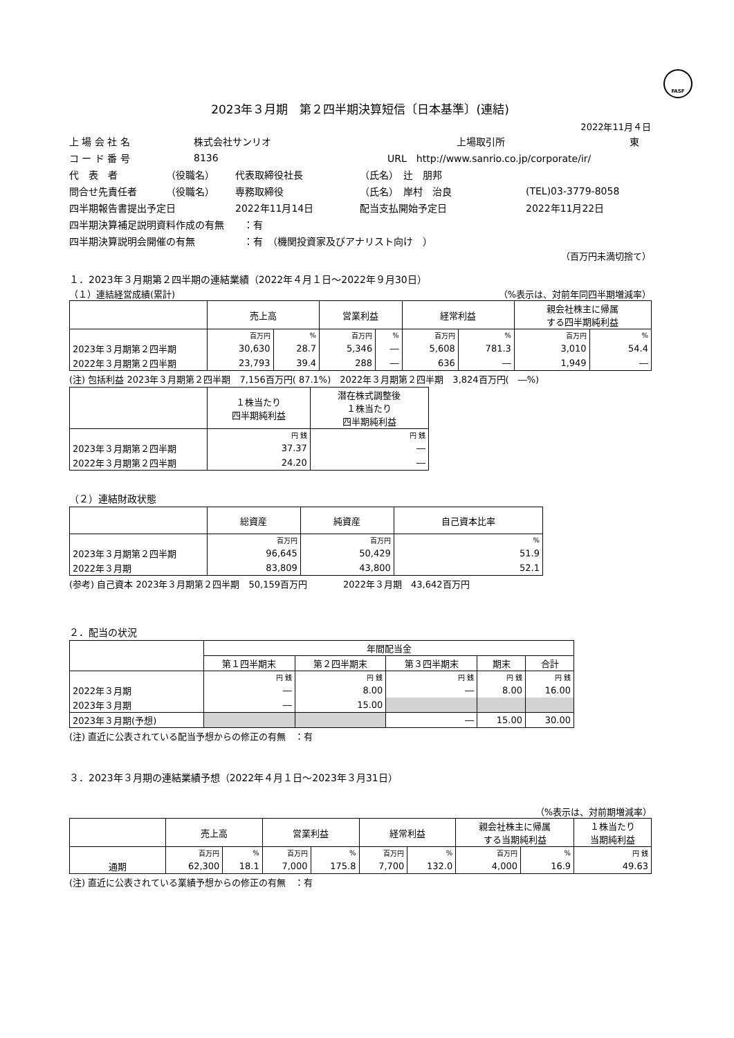FASF
2023年３月期　第２四半期決算短信〔日本基準〕(連結)
2022年11月４日
上 場 会 社 名 株式会社サンリオ 上場取引所 東
コ ー ド 番 号 8136 URL　http://www.sanrio.co.jp/corporate/ir/
代　表　者 （役職名） 代表取締役社長 （氏名）　辻　朋邦
問合せ先責任者 （役職名） 専務取締役 （氏名）　岸村　治良 (TEL)03-3779-8058
四半期報告書提出予定日 2022年11月14日 配当支払開始予定日 2022年11月22日
四半期決算補足説明資料作成の有無　　：有
四半期決算説明会開催の有無　　　　　：有　（機関投資家及びアナリスト向け　）
（百万円未満切捨て）
１．2023年３月期第２四半期の連結業績（2022年４月１日～2022年９月30日）
（１）連結経営成績(累計) （%表示は、対前年同四半期増減率）
| | 売上高 | | 営業利益 | | 経常利益 | | 親会社株主に帰属 する四半期純利益 | |
| --- | --- | --- | --- | --- | --- | --- | --- | --- |
| | 百万円 | % | 百万円 | % | 百万円 | % | 百万円 | % |
| 2023年３月期第２四半期 | 30,630 | 28.7 | 5,346 | ― | 5,608 | 781.3 | 3,010 | 54.4 |
| 2022年３月期第２四半期 | 23,793 | 39.4 | 288 | ― | 636 | ― | 1,949 | ― |
(注) 包括利益 2023年３月期第２四半期　7,156百万円( 87.1%)　2022年３月期第２四半期　3,824百万円(　―%)
| | １株当たり 四半期純利益 | 潜在株式調整後 １株当たり 四半期純利益 |
| --- | --- | --- |
| | 円 銭 | 円 銭 |
| 2023年３月期第２四半期 | 37.37 | ― |
| 2022年３月期第２四半期 | 24.20 | ― |
（２）連結財政状態
| | 総資産 | 純資産 | 自己資本比率 |
| --- | --- | --- | --- |
| | 百万円 | 百万円 | % |
| 2023年３月期第２四半期 | 96,645 | 50,429 | 51.9 |
| 2022年３月期 | 83,809 | 43,800 | 52.1 |
(参考) 自己資本 2023年３月期第２四半期　50,159百万円　　　　2022年３月期　43,642百万円
２．配当の状況
| | 年間配当金 | | | | |
| --- | --- | --- | --- | --- | --- |
| | 第１四半期末 | 第２四半期末 | 第３四半期末 | 期末 | 合計 |
| | 円 銭 | 円 銭 | 円 銭 | 円 銭 | 円 銭 |
| 2022年３月期 | ― | 8.00 | ― | 8.00 | 16.00 |
| 2023年３月期 | ― | 15.00 | | | |
| 2023年３月期(予想) | | | ― | 15.00 | 30.00 |
(注) 直近に公表されている配当予想からの修正の有無　：有
３．2023年３月期の連結業績予想（2022年４月１日～2023年３月31日）
（%表示は、対前期増減率）
| | 売上高 | | 営業利益 | | 経常利益 | | 親会社株主に帰属 する当期純利益 | | １株当たり 当期純利益 |
| --- | --- | --- | --- | --- | --- | --- | --- | --- | --- |
| | 百万円 | % | 百万円 | % | 百万円 | % | 百万円 | % | 円 銭 |
| 通期 | 62,300 | 18.1 | 7,000 | 175.8 | 7,700 | 132.0 | 4,000 | 16.9 | 49.63 |
(注) 直近に公表されている業績予想からの修正の有無　：有